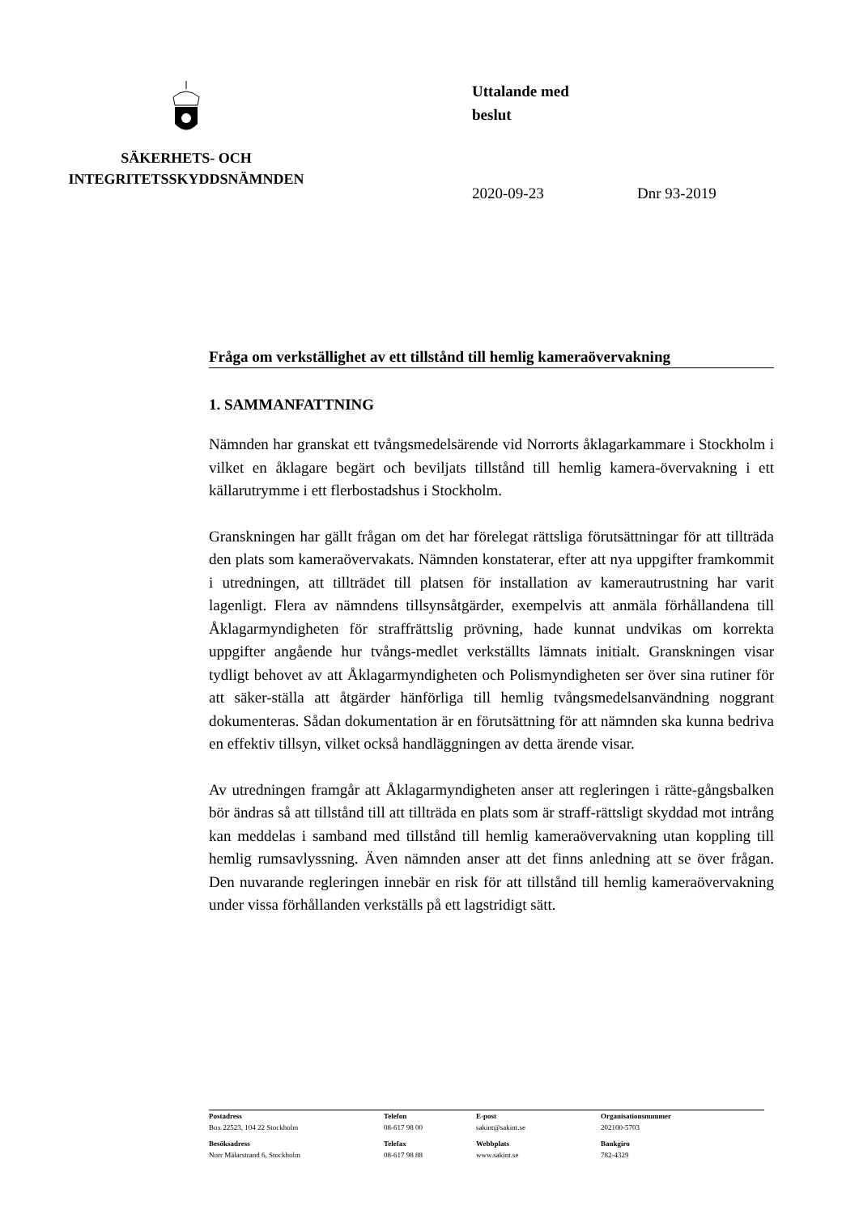SÄKERHETS- OCH
INTEGRITETSSKYDDSNÄMNDEN
Uttalande med
beslut
2020-09-23 Dnr 93-2019
Fråga om verkställighet av ett tillstånd till hemlig kameraövervakning
1. SAMMANFATTNING
Nämnden har granskat ett tvångsmedelsärende vid Norrorts åklagarkammare i Stockholm i vilket en åklagare begärt och beviljats tillstånd till hemlig kamera-övervakning i ett källarutrymme i ett flerbostadshus i Stockholm.
Granskningen har gällt frågan om det har förelegat rättsliga förutsättningar för att tillträda den plats som kameraövervakats. Nämnden konstaterar, efter att nya uppgifter framkommit i utredningen, att tillträdet till platsen för installation av kamerautrustning har varit lagenligt. Flera av nämndens tillsynsåtgärder, exempelvis att anmäla förhållandena till Åklagarmyndigheten för straffrättslig prövning, hade kunnat undvikas om korrekta uppgifter angående hur tvångs-medlet verkställts lämnats initialt. Granskningen visar tydligt behovet av att Åklagarmyndigheten och Polismyndigheten ser över sina rutiner för att säker-ställa att åtgärder hänförliga till hemlig tvångsmedelsanvändning noggrant dokumenteras. Sådan dokumentation är en förutsättning för att nämnden ska kunna bedriva en effektiv tillsyn, vilket också handläggningen av detta ärende visar.
Av utredningen framgår att Åklagarmyndigheten anser att regleringen i rätte-gångsbalken bör ändras så att tillstånd till att tillträda en plats som är straff-rättsligt skyddad mot intrång kan meddelas i samband med tillstånd till hemlig kameraövervakning utan koppling till hemlig rumsavlyssning. Även nämnden anser att det finns anledning att se över frågan. Den nuvarande regleringen innebär en risk för att tillstånd till hemlig kameraövervakning under vissa förhållanden verkställs på ett lagstridigt sätt.
| Postadress Box 22523, 104 22 Stockholm | Telefon 08-617 98 00 | E-post sakint@sakint.se | Organisationsnummer 202100-5703 |
| Besöksadress Norr Mälarstrand 6, Stockholm | Telefax 08-617 98 88 | Webbplats www.sakint.se | Bankgiro 782-4329 |